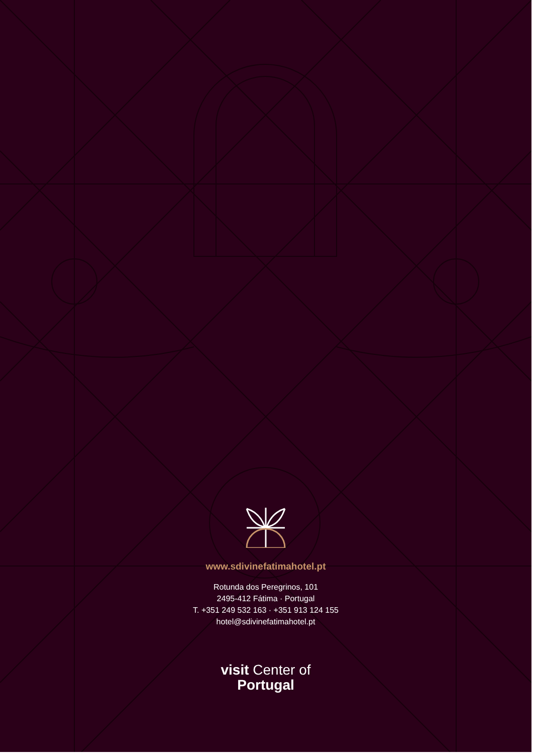www.sdivinefatimahotel.pt
Rotunda dos Peregrinos, 101
2495-412 Fátima · Portugal
T. +351 249 532 163 · +351 913 124 155
hotel@sdivinefatimahotel.pt
visit Center of
Portugal